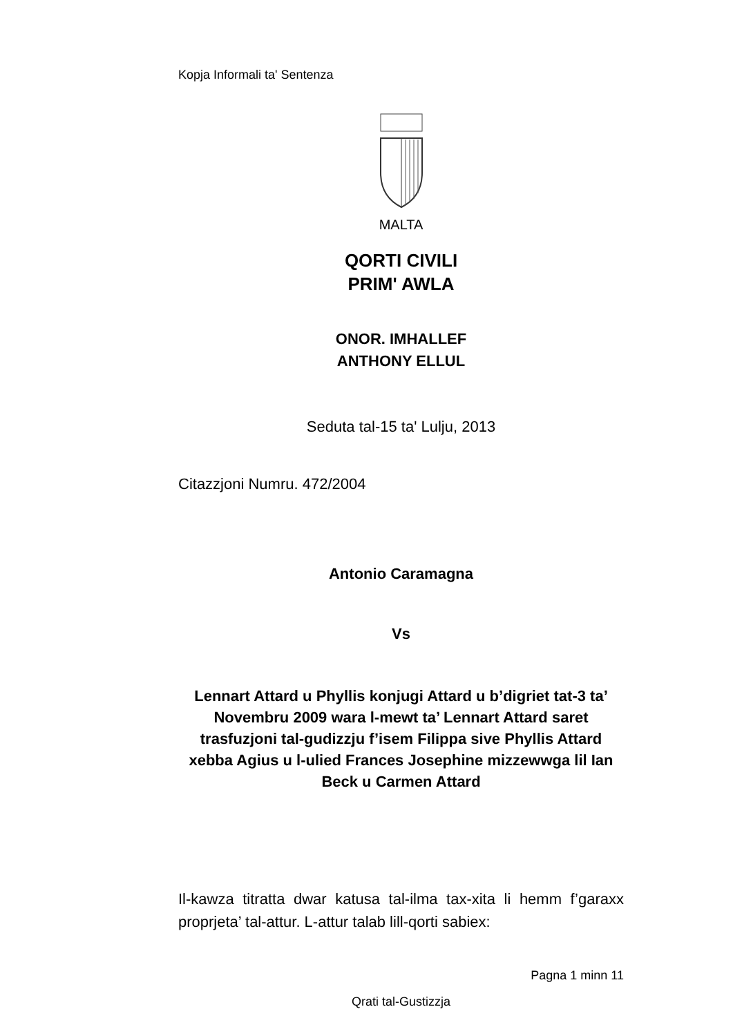Kopja Informali ta' Sentenza
MALTA
QORTI CIVILI
PRIM' AWLA
ONOR. IMHALLEF
ANTHONY ELLUL
Seduta tal-15 ta' Lulju, 2013
Citazzjoni Numru. 472/2004
Antonio Caramagna
Vs
Lennart Attard u Phyllis konjugi Attard u b’digriet tat-3 ta’ Novembru 2009 wara l-mewt ta’ Lennart Attard saret trasfuzjoni tal-gudizzju f’isem Filippa sive Phyllis Attard xebba Agius u l-ulied Frances Josephine mizzewwga lil Ian Beck u Carmen Attard
Il-kawza titratta dwar katusa tal-ilma tax-xita li hemm f’garaxx proprjeta’ tal-attur. L-attur talab lill-qorti sabiex:
Pagna 1 minn 11
Qrati tal-Gustizzja